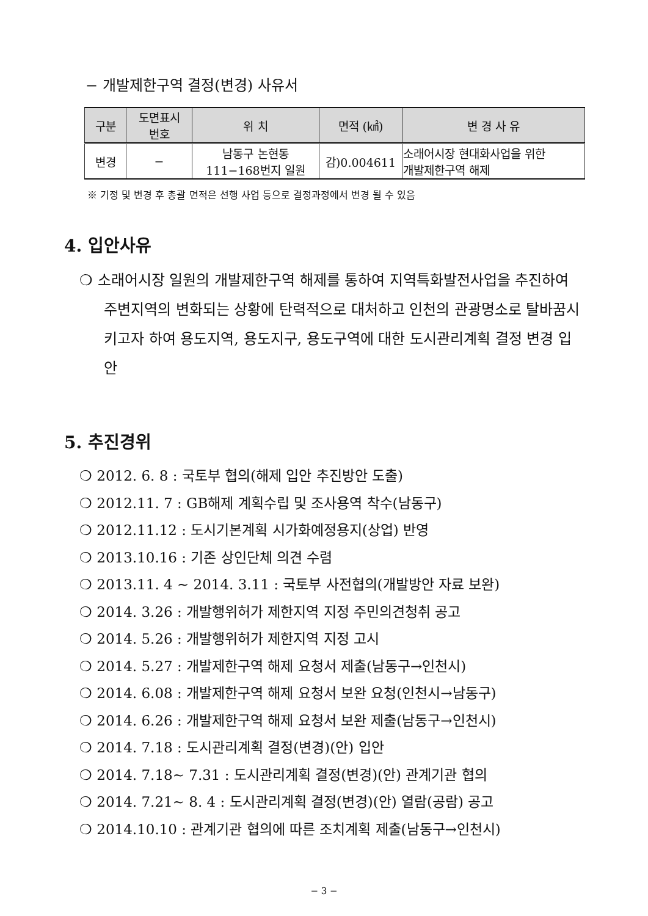− 개발제한구역 결정(변경) 사유서
| 구분 | 도면표시 번호 | 위 치 | 면적 (㎢) | 변 경 사 유 |
| --- | --- | --- | --- | --- |
| 변경 | − | 남동구 논현동 111−168번지 일원 | 감)0.004611 | 소래어시장 현대화사업을 위한 개발제한구역 해제 |
※ 기정 및 변경 후 총괄 면적은 선행 사업 등으로 결정과정에서 변경 될 수 있음
4. 입안사유
❍ 소래어시장 일원의 개발제한구역 해제를 통하여 지역특화발전사업을 추진하여 주변지역의 변화되는 상황에 탄력적으로 대처하고 인천의 관광명소로 탈바꿈시키고자 하여 용도지역, 용도지구, 용도구역에 대한 도시관리계획 결정 변경 입안
5. 추진경위
❍ 2012. 6. 8 : 국토부 협의(해제 입안 추진방안 도출)
❍ 2012.11. 7 : GB해제 계획수립 및 조사용역 착수(남동구)
❍ 2012.11.12 : 도시기본계획 시가화예정용지(상업) 반영
❍ 2013.10.16 : 기존 상인단체 의견 수렴
❍ 2013.11. 4 ~ 2014. 3.11 : 국토부 사전협의(개발방안 자료 보완)
❍ 2014. 3.26 : 개발행위허가 제한지역 지정 주민의견청취 공고
❍ 2014. 5.26 : 개발행위허가 제한지역 지정 고시
❍ 2014. 5.27 : 개발제한구역 해제 요청서 제출(남동구→인천시)
❍ 2014. 6.08 : 개발제한구역 해제 요청서 보완 요청(인천시→남동구)
❍ 2014. 6.26 : 개발제한구역 해제 요청서 보완 제출(남동구→인천시)
❍ 2014. 7.18 : 도시관리계획 결정(변경)(안) 입안
❍ 2014. 7.18~ 7.31 : 도시관리계획 결정(변경)(안) 관계기관 협의
❍ 2014. 7.21~ 8. 4 : 도시관리계획 결정(변경)(안) 열람(공람) 공고
❍ 2014.10.10 : 관계기관 협의에 따른 조치계획 제출(남동구→인천시)
− 3 −